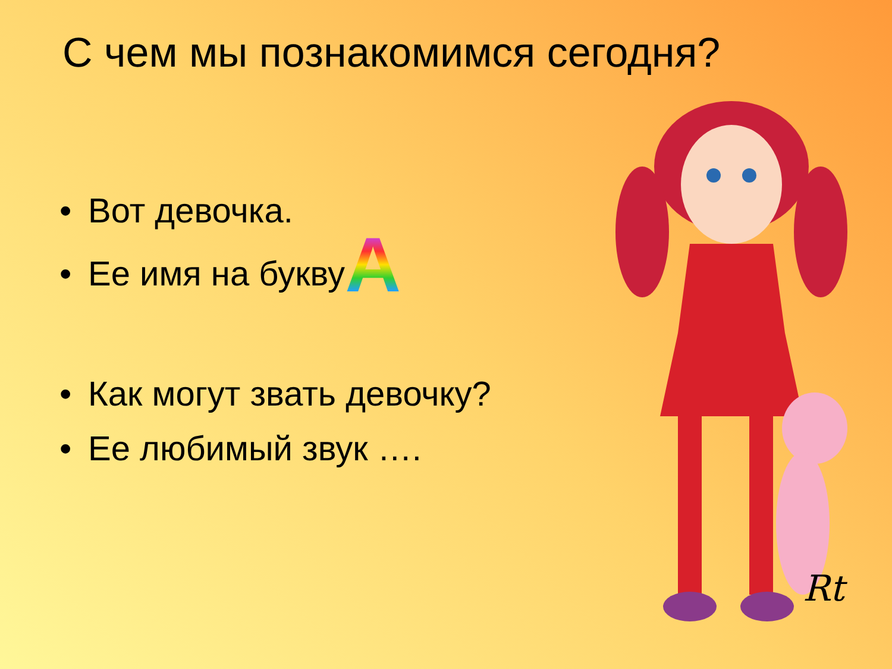С чем мы познакомимся сегодня?
• Вот девочка.
• Ее имя на буквуA
• Как могут звать девочку?
• Ее любимый звук ….
Rt